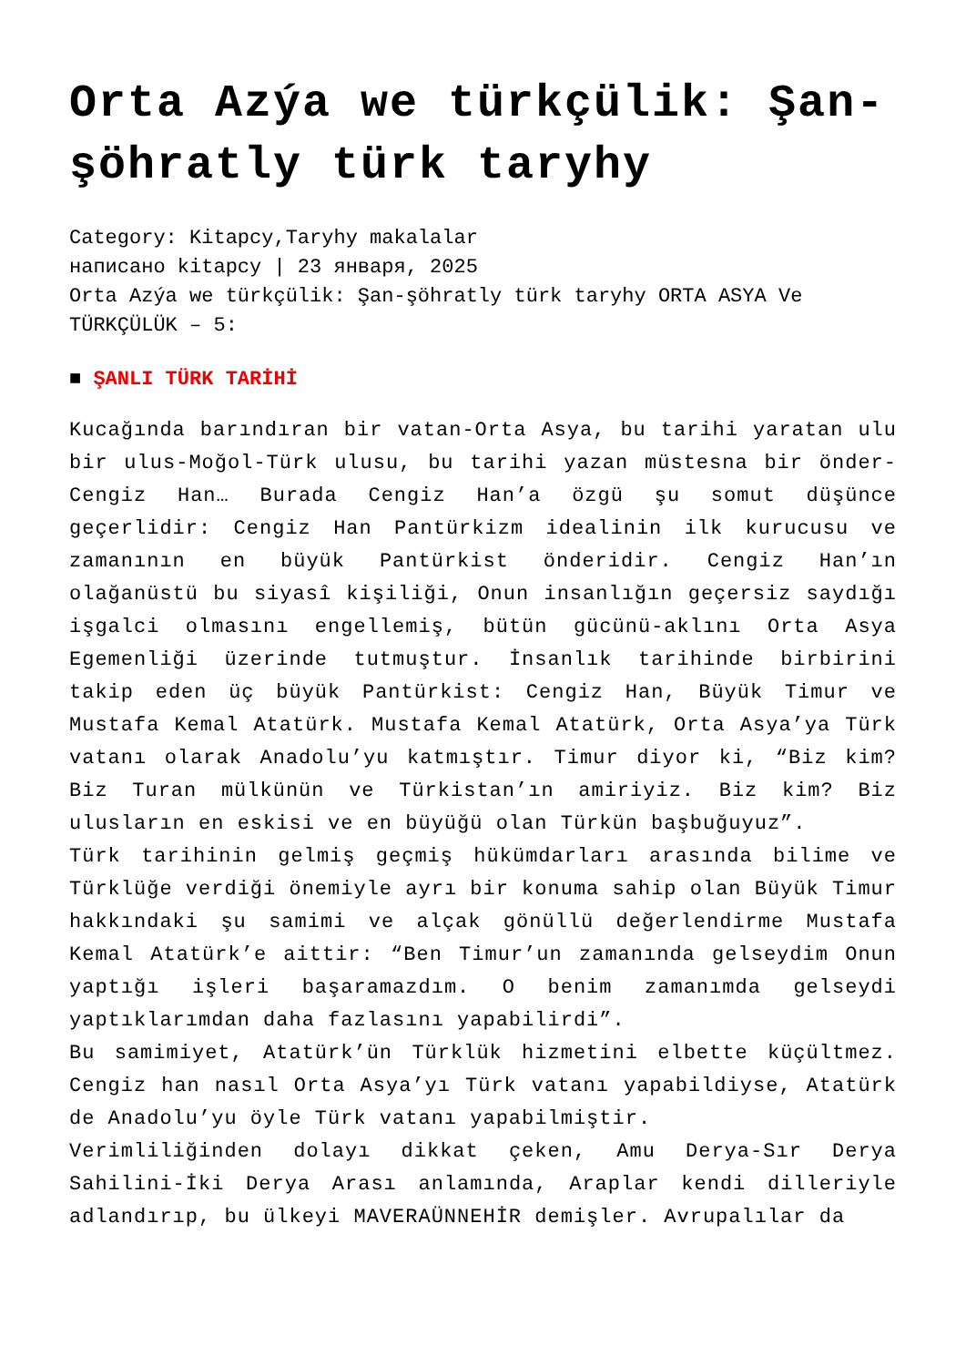Orta Azýa we türkçülik: Şan-şöhratly türk taryhy
Category: Kitapcy,Taryhy makalalar
написано kitapcy | 23 января, 2025
Orta Azýa we türkçülik: Şan-şöhratly türk taryhy ORTA ASYA Ve TÜRKÇÜLÜK – 5:
■ ŞANLI TÜRK TARİHİ
Kucağında barındıran bir vatan-Orta Asya, bu tarihi yaratan ulu bir ulus-Moğol-Türk ulusu, bu tarihi yazan müstesna bir önder-Cengiz Han… Burada Cengiz Han’a özgü şu somut düşünce geçerlidir: Cengiz Han Pantürkizm idealinin ilk kurucusu ve zamanının en büyük Pantürkist önderidir. Cengiz Han’ın olağanüstü bu siyasî kişiliği, Onun insanlığın geçersiz saydığı işgalci olmasını engellemiş, bütün gücünü-aklını Orta Asya Egemenliği üzerinde tutmuştur. İnsanlık tarihinde birbirini takip eden üç büyük Pantürkist: Cengiz Han, Büyük Timur ve Mustafa Kemal Atatürk. Mustafa Kemal Atatürk, Orta Asya’ya Türk vatanı olarak Anadolu’yu katmıştır. Timur diyor ki, “Biz kim? Biz Turan mülkünün ve Türkistan’ın amiriyiz. Biz kim? Biz ulusların en eskisi ve en büyüğü olan Türkün başbuğuyuz”.
Türk tarihinin gelmiş geçmiş hükümdarları arasında bilime ve Türklüğe verdiği önemiyle ayrı bir konuma sahip olan Büyük Timur hakkındaki şu samimi ve alçak gönüllü değerlendirme Mustafa Kemal Atatürk’e aittir: “Ben Timur’un zamanında gelseydim Onun yaptığı işleri başaramazdım. O benim zamanımda gelseydi yaptıklarımdan daha fazlasını yapabilirdi”.
Bu samimiyet, Atatürk’ün Türklük hizmetini elbette küçültmez. Cengiz han nasıl Orta Asya’yı Türk vatanı yapabildiyse, Atatürk de Anadolu’yu öyle Türk vatanı yapabilmiştir.
Verimliliğinden dolayı dikkat çeken, Amu Derya-Sır Derya Sahilini-İki Derya Arası anlamında, Araplar kendi dilleriyle adlandırıp, bu ülkeyi MAVERAÜNNEHİR demişler. Avrupalılar da